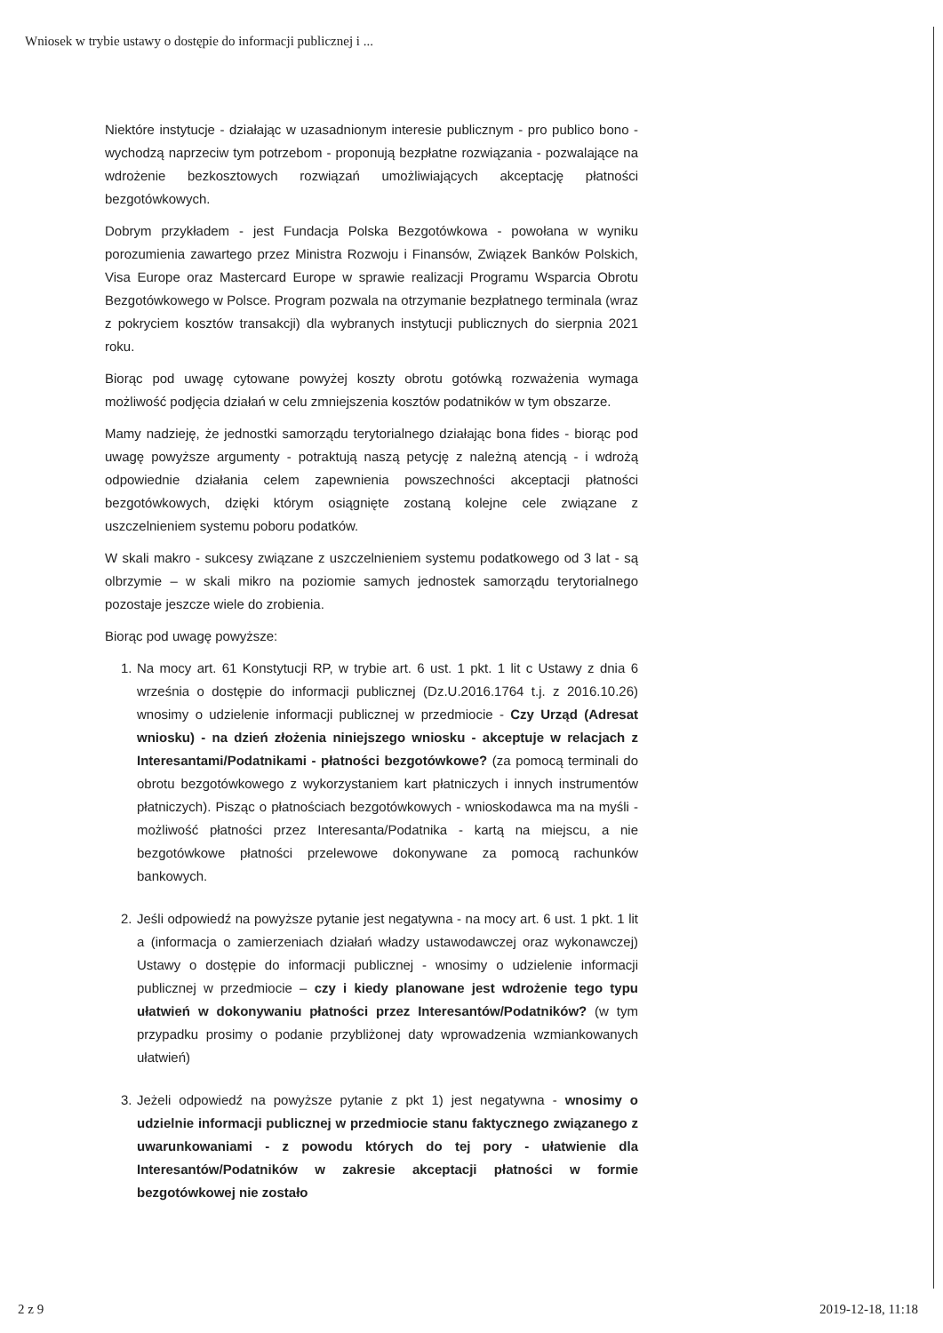Wniosek w trybie ustawy o dostępie do informacji publicznej i ...
Niektóre instytucje - działając w uzasadnionym interesie publicznym - pro publico bono - wychodzą naprzeciw tym potrzebom - proponują bezpłatne rozwiązania - pozwalające na wdrożenie bezkosztowych rozwiązań umożliwiających akceptację płatności bezgotówkowych.
Dobrym przykładem - jest Fundacja Polska Bezgotówkowa - powołana w wyniku porozumienia zawartego przez Ministra Rozwoju i Finansów, Związek Banków Polskich, Visa Europe oraz Mastercard Europe w sprawie realizacji Programu Wsparcia Obrotu Bezgotówkowego w Polsce. Program pozwala na otrzymanie bezpłatnego terminala (wraz z pokryciem kosztów transakcji) dla wybranych instytucji publicznych do sierpnia 2021 roku.
Biorąc pod uwagę cytowane powyżej koszty obrotu gotówką rozważenia wymaga możliwość podjęcia działań w celu zmniejszenia kosztów podatników w tym obszarze.
Mamy nadzieję, że jednostki samorządu terytorialnego działając bona fides - biorąc pod uwagę powyższe argumenty - potraktują naszą petycję z należną atencją - i wdrożą odpowiednie działania celem zapewnienia powszechności akceptacji płatności bezgotówkowych, dzięki którym osiągnięte zostaną kolejne cele związane z uszczelnieniem systemu poboru podatków.
W skali makro - sukcesy związane z uszczelnieniem systemu podatkowego od 3 lat - są olbrzymie – w skali mikro na poziomie samych jednostek samorządu terytorialnego pozostaje jeszcze wiele do zrobienia.
Biorąc pod uwagę powyższe:
1. Na mocy art. 61 Konstytucji RP, w trybie art. 6 ust. 1 pkt. 1 lit c Ustawy z dnia 6 września o dostępie do informacji publicznej (Dz.U.2016.1764 t.j. z 2016.10.26) wnosimy o udzielenie informacji publicznej w przedmiocie - Czy Urząd (Adresat wniosku) - na dzień złożenia niniejszego wniosku - akceptuje w relacjach z Interesantami/Podatnikami - płatności bezgotówkowe? (za pomocą terminali do obrotu bezgotówkowego z wykorzystaniem kart płatniczych i innych instrumentów płatniczych). Pisząc o płatnościach bezgotówkowych - wnioskodawca ma na myśli - możliwość płatności przez Interesanta/Podatnika - kartą na miejscu, a nie bezgotówkowe płatności przelewowe dokonywane za pomocą rachunków bankowych.
2. Jeśli odpowiedź na powyższe pytanie jest negatywna - na mocy art. 6 ust. 1 pkt. 1 lit a (informacja o zamierzeniach działań władzy ustawodawczej oraz wykonawczej) Ustawy o dostępie do informacji publicznej - wnosimy o udzielenie informacji publicznej w przedmiocie – czy i kiedy planowane jest wdrożenie tego typu ułatwień w dokonywaniu płatności przez Interesantów/Podatników? (w tym przypadku prosimy o podanie przybliżonej daty wprowadzenia wzmiankowanych ułatwień)
3. Jeżeli odpowiedź na powyższe pytanie z pkt 1) jest negatywna - wnosimy o udzielnie informacji publicznej w przedmiocie stanu faktycznego związanego z uwarunkowaniami - z powodu których do tej pory - ułatwienie dla Interesantów/Podatników w zakresie akceptacji płatności w formie bezgotówkowej nie zostało
2 z 9 2019-12-18, 11:18